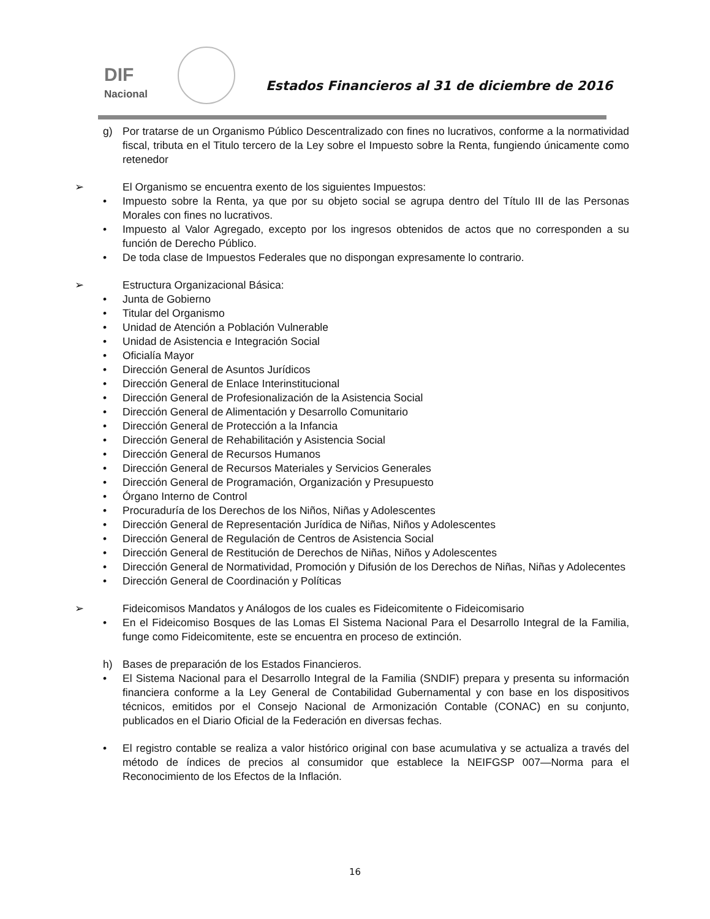DIF
Nacional
Estados Financieros al 31 de diciembre de 2016
g)
Por tratarse de un Organismo Público Descentralizado con fines no lucrativos, conforme a la normatividad fiscal, tributa en el Titulo tercero de la Ley sobre el Impuesto sobre la Renta, fungiendo únicamente como retenedor
➢
El Organismo se encuentra exento de los siguientes Impuestos:
•
Impuesto sobre la Renta, ya que por su objeto social se agrupa dentro del Título III de las Personas Morales con fines no lucrativos.
•
Impuesto al Valor Agregado, excepto por los ingresos obtenidos de actos que no corresponden a su función de Derecho Público.
•
De toda clase de Impuestos Federales que no dispongan expresamente lo contrario.
➢
Estructura Organizacional Básica:
•
Junta de Gobierno
•
Titular del Organismo
•
Unidad de Atención a Población Vulnerable
•
Unidad de Asistencia e Integración Social
•
Oficialía Mayor
•
Dirección General de Asuntos Jurídicos
•
Dirección General de Enlace Interinstitucional
•
Dirección General de Profesionalización de la Asistencia Social
•
Dirección General de Alimentación y Desarrollo Comunitario
•
Dirección General de Protección a la Infancia
•
Dirección General de Rehabilitación y Asistencia Social
•
Dirección General de Recursos Humanos
•
Dirección General de Recursos Materiales y Servicios Generales
•
Dirección General de Programación, Organización y Presupuesto
•
Órgano Interno de Control
•
Procuraduría de los Derechos de los Niños, Niñas y Adolescentes
•
Dirección General de Representación Jurídica de Niñas, Niños y Adolescentes
•
Dirección General de Regulación de Centros de Asistencia Social
•
Dirección General de Restitución de Derechos de Niñas, Niños y Adolescentes
•
Dirección General de Normatividad, Promoción y Difusión de los Derechos de Niñas, Niñas y Adolecentes
•
Dirección General de Coordinación y Políticas
➢
Fideicomisos Mandatos y Análogos de los cuales es Fideicomitente o Fideicomisario
•
En el Fideicomiso Bosques de las Lomas El Sistema Nacional Para el Desarrollo Integral de la Familia, funge como Fideicomitente, este se encuentra en proceso de extinción.
h)
Bases de preparación de los Estados Financieros.
•
El Sistema Nacional para el Desarrollo Integral de la Familia (SNDIF) prepara y presenta su información financiera conforme a la Ley General de Contabilidad Gubernamental y con base en los dispositivos técnicos, emitidos por el Consejo Nacional de Armonización Contable (CONAC) en su conjunto, publicados en el Diario Oficial de la Federación en diversas fechas.
•
El registro contable se realiza a valor histórico original con base acumulativa y se actualiza a través del método de índices de precios al consumidor que establece la NEIFGSP 007—Norma para el Reconocimiento de los Efectos de la Inflación.
16